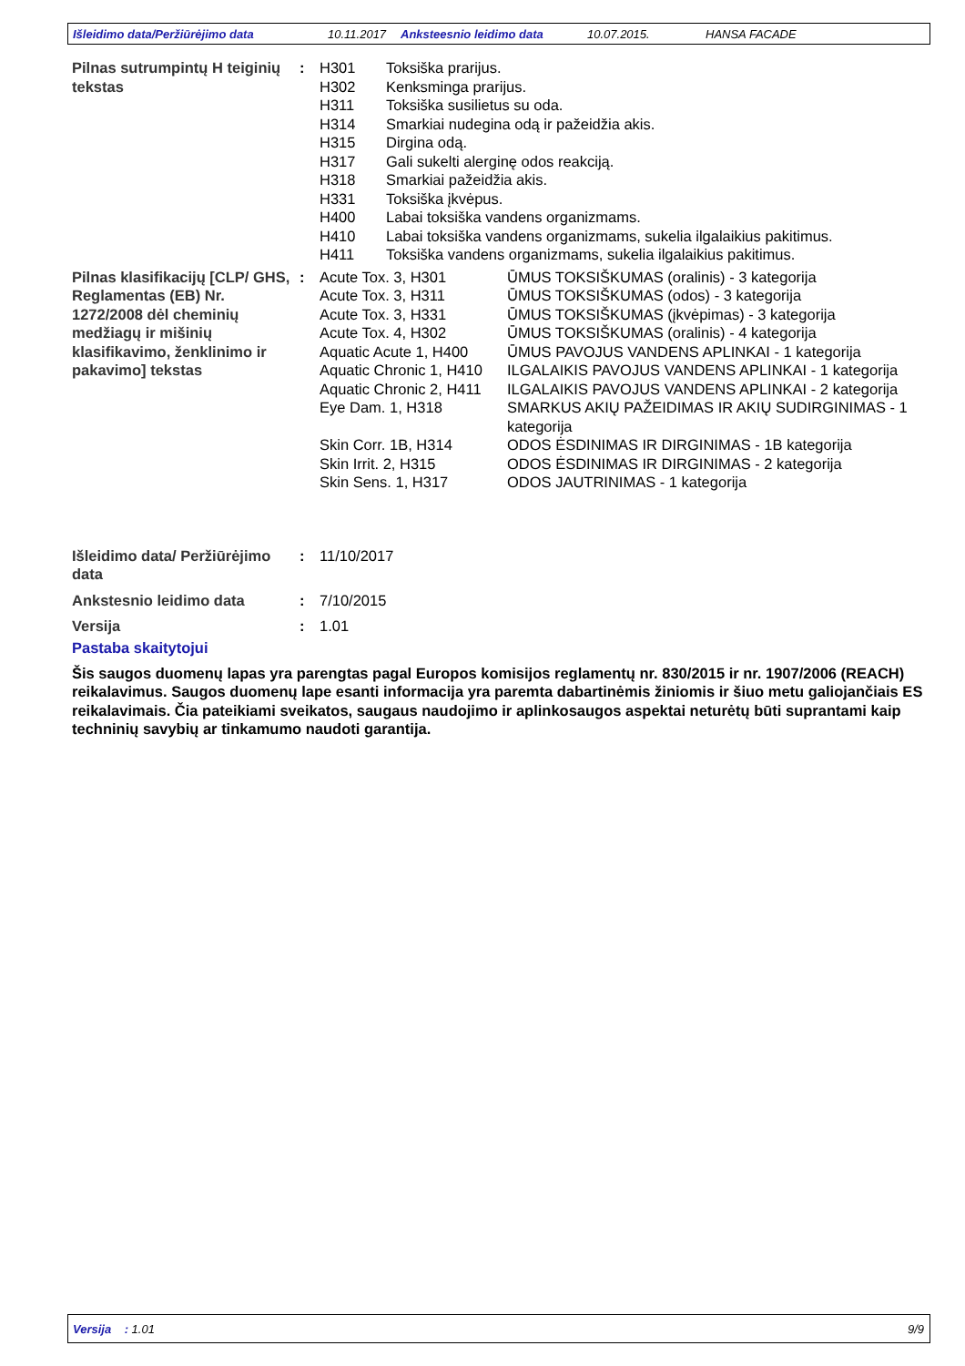Išleidimo data/Peržiūrėjimo data 10.11.2017 Anksteesnio leidimo data 10.07.2015. HANSA FACADE
Pilnas sutrumpintų H teiginių tekstas
: H301
Toksiška prarijus.
H302
Kenksminga prarijus.
H311
Toksiška susilietus su oda.
H314
Smarkiai nudegina odą ir pažeidžia akis.
H315
Dirgina odą.
H317
Gali sukelti alerginę odos reakciją.
H318
Smarkiai pažeidžia akis.
H331
Toksiška įkvėpus.
H400
Labai toksiška vandens organizmams.
H410
Labai toksiška vandens organizmams, sukelia ilgalaikius pakitimus.
H411
Toksiška vandens organizmams, sukelia ilgalaikius pakitimus.
Pilnas klasifikacijų [CLP/ GHS, Reglamentas (EB) Nr. 1272/2008 dėl cheminių medžiagų ir mišinių klasifikavimo, ženklinimo ir pakavimo] tekstas
: Acute Tox. 3, H301
ŪMUS TOKSIŠKUMAS (oralinis) - 3 kategorija
Acute Tox. 3, H311
ŪMUS TOKSIŠKUMAS (odos) - 3 kategorija
Acute Tox. 3, H331
ŪMUS TOKSIŠKUMAS (įkvėpimas) - 3 kategorija
Acute Tox. 4, H302
ŪMUS TOKSIŠKUMAS (oralinis) - 4 kategorija
Aquatic Acute 1, H400
ŪMUS PAVOJUS VANDENS APLINKAI - 1 kategorija
Aquatic Chronic 1, H410
ILGALAIKIS PAVOJUS VANDENS APLINKAI - 1 kategorija
Aquatic Chronic 2, H411
ILGALAIKIS PAVOJUS VANDENS APLINKAI - 2 kategorija
Eye Dam. 1, H318
SMARKUS AKIŲ PAŽEIDIMAS IR AKIŲ SUDIRGINIMAS - 1 kategorija
Skin Corr. 1B, H314
ODOS ĖSDINIMAS IR DIRGINIMAS - 1B kategorija
Skin Irrit. 2, H315
ODOS ĖSDINIMAS IR DIRGINIMAS - 2 kategorija
Skin Sens. 1, H317
ODOS JAUTRINIMAS - 1 kategorija
Išleidimo data/ Peržiūrėjimo data
: 11/10/2017
Ankstesnio leidimo data : 7/10/2015
Versija : 1.01
Pastaba skaitytojui
Šis saugos duomenų lapas yra parengtas pagal Europos komisijos reglamentų nr. 830/2015 ir nr. 1907/2006 (REACH) reikalavimus. Saugos duomenų lape esanti informacija yra paremta dabartinėmis žiniomis ir šiuo metu galiojančiais ES reikalavimais. Čia pateikiami sveikatos, saugaus naudojimo ir aplinkosaugos aspektai neturėtų būti suprantami kaip techninių savybių ar tinkamumo naudoti garantija.
Versija : 1.01 9/9